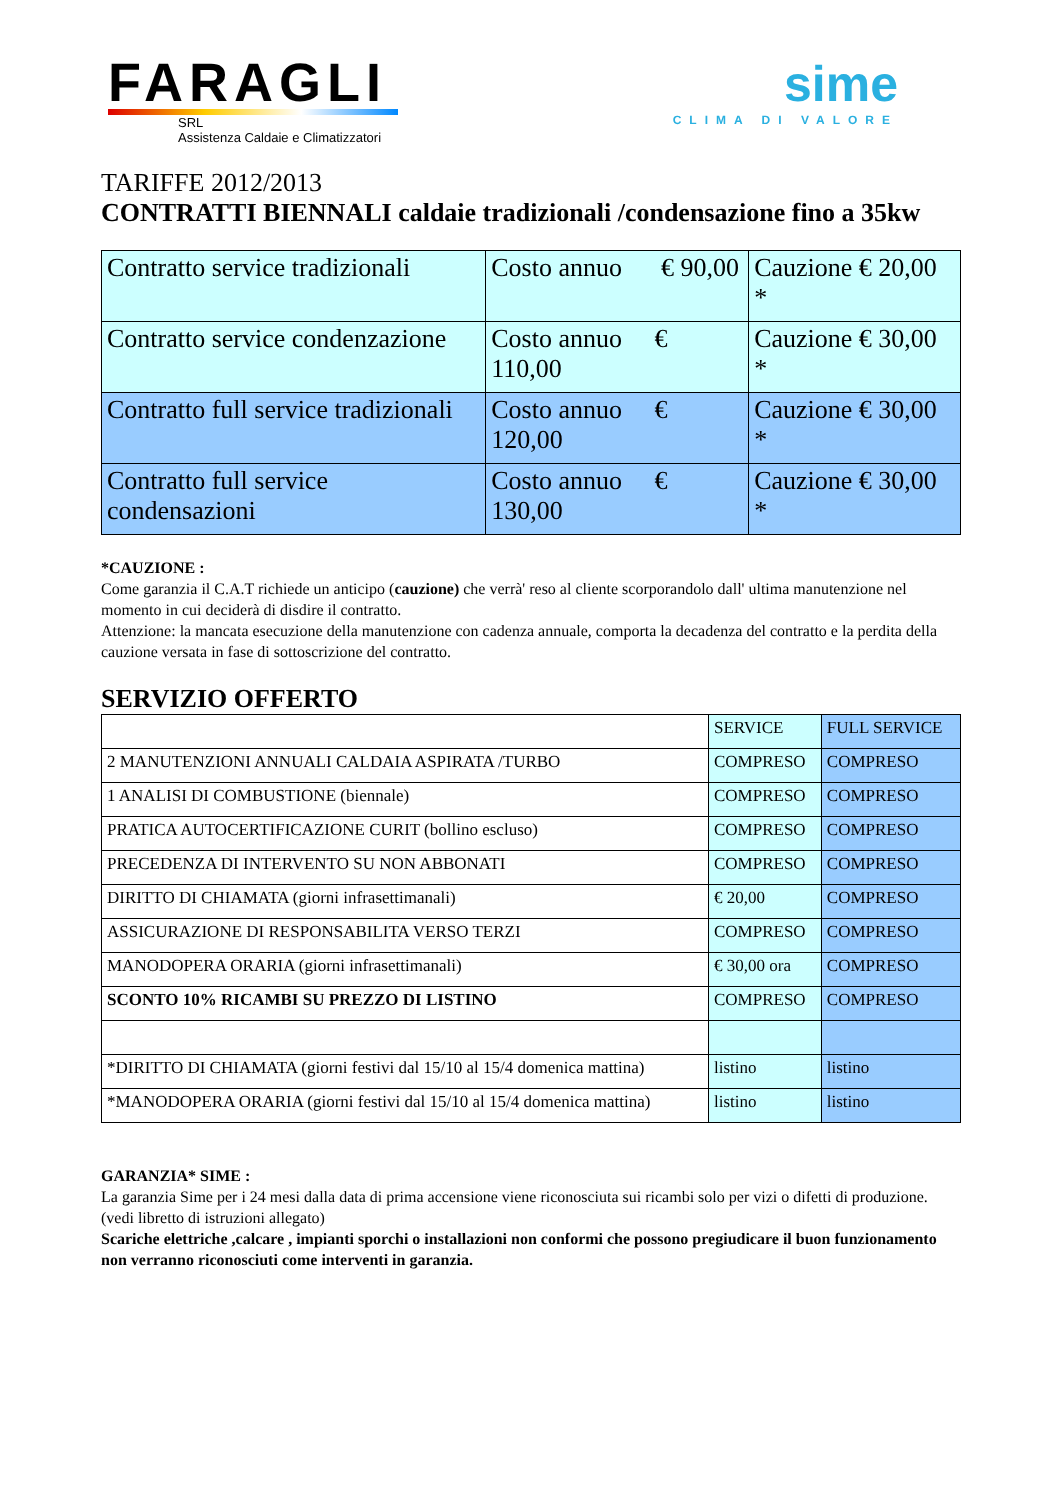FARAGLI
SRL
Assistenza Caldaie e Climatizzatori
sime
CLIMA DI VALORE
TARIFFE 2012/2013
CONTRATTI BIENNALI caldaie tradizionali /condensazione fino a 35kw
| Contratto service tradizionali | Costo annuo € 90,00 | Cauzione € 20,00 * |
| Contratto service condenzazione | Costo annuo € 110,00 | Cauzione € 30,00 * |
| Contratto full service tradizionali | Costo annuo € 120,00 | Cauzione € 30,00 * |
| Contratto full service condensazioni | Costo annuo € 130,00 | Cauzione € 30,00 * |
*CAUZIONE :
Come garanzia il C.A.T richiede un anticipo (cauzione) che verrà' reso al cliente scorporandolo dall' ultima manutenzione nel momento in cui deciderà di disdire il contratto.
Attenzione: la mancata esecuzione della manutenzione con cadenza annuale, comporta la decadenza del contratto e la perdita della cauzione versata in fase di sottoscrizione del contratto.
SERVIZIO OFFERTO
| | SERVICE | FULL SERVICE |
| 2 MANUTENZIONI ANNUALI CALDAIA ASPIRATA /TURBO | COMPRESO | COMPRESO |
| 1 ANALISI DI COMBUSTIONE (biennale) | COMPRESO | COMPRESO |
| PRATICA AUTOCERTIFICAZIONE CURIT (bollino escluso) | COMPRESO | COMPRESO |
| PRECEDENZA DI INTERVENTO SU NON ABBONATI | COMPRESO | COMPRESO |
| DIRITTO DI CHIAMATA (giorni infrasettimanali) | € 20,00 | COMPRESO |
| ASSICURAZIONE DI RESPONSABILITA VERSO TERZI | COMPRESO | COMPRESO |
| MANODOPERA ORARIA (giorni infrasettimanali) | € 30,00 ora | COMPRESO |
| SCONTO 10% RICAMBI SU PREZZO DI LISTINO | COMPRESO | COMPRESO |
| *DIRITTO DI CHIAMATA (giorni festivi dal 15/10 al 15/4 domenica mattina) | listino | listino |
| *MANODOPERA ORARIA (giorni festivi dal 15/10 al 15/4 domenica mattina) | listino | listino |
GARANZIA* SIME :
La garanzia Sime per i 24 mesi dalla data di prima accensione viene riconosciuta sui ricambi solo per vizi o difetti di produzione. (vedi libretto di istruzioni allegato)
Scariche elettriche ,calcare , impianti sporchi o installazioni non conformi che possono pregiudicare il buon funzionamento non verranno riconosciuti come interventi in garanzia.